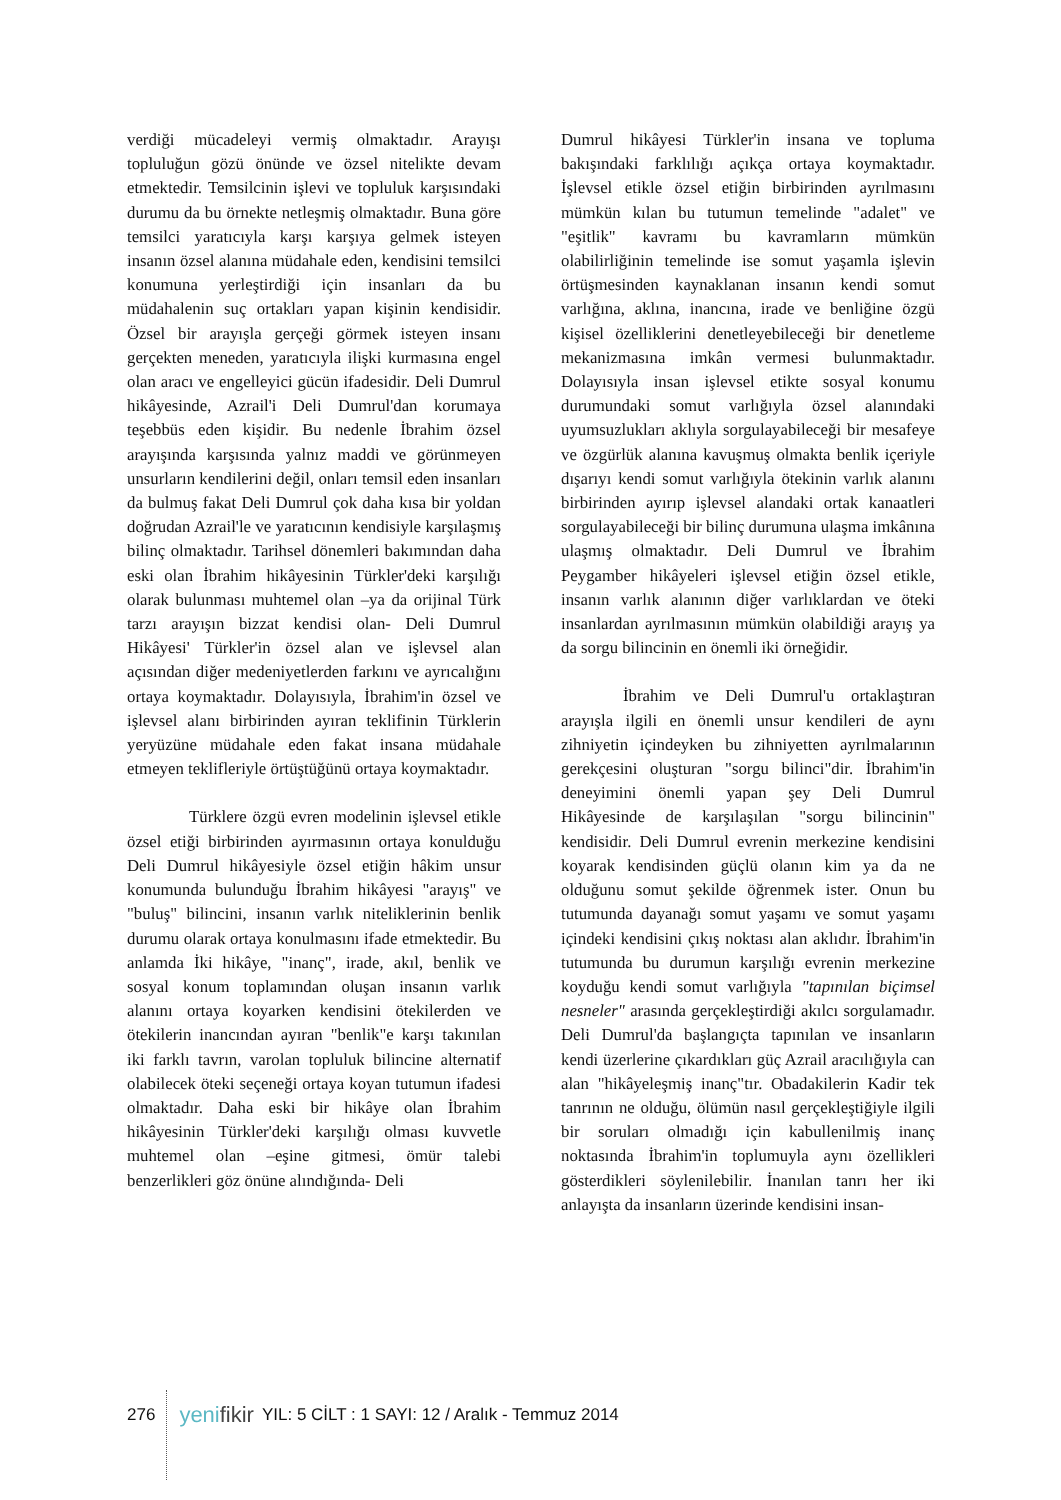verdiği mücadeleyi vermiş olmaktadır. Arayışı topluluğun gözü önünde ve özsel nitelikte devam etmektedir. Temsilcinin işlevi ve topluluk karşısındaki durumu da bu örnekte netleşmiş olmaktadır. Buna göre temsilci yaratıcıyla karşı karşıya gelmek isteyen insanın özsel alanına müdahale eden, kendisini temsilci konumuna yerleştirdiği için insanları da bu müdahalenin suç ortakları yapan kişinin kendisidir. Özsel bir arayışla gerçeği görmek isteyen insanı gerçekten meneden, yaratıcıyla ilişki kurmasına engel olan aracı ve engelleyici gücün ifadesidir. Deli Dumrul hikâyesinde, Azrail'i Deli Dumrul'dan korumaya teşebbüs eden kişidir. Bu nedenle İbrahim özsel arayışında karşısında yalnız maddi ve görünmeyen unsurların kendilerini değil, onları temsil eden insanları da bulmuş fakat Deli Dumrul çok daha kısa bir yoldan doğrudan Azrail'le ve yaratıcının kendisiyle karşılaşmış bilinç olmaktadır. Tarihsel dönemleri bakımından daha eski olan İbrahim hikâyesinin Türkler'deki karşılığı olarak bulunması muhtemel olan –ya da orijinal Türk tarzı arayışın bizzat kendisi olan- Deli Dumrul Hikâyesi' Türkler'in özsel alan ve işlevsel alan açısından diğer medeniyetlerden farkını ve ayrıcalığını ortaya koymaktadır. Dolayısıyla, İbrahim'in özsel ve işlevsel alanı birbirinden ayıran teklifinin Türklerin yeryüzüne müdahale eden fakat insana müdahale etmeyen teklifleriyle örtüştüğünü ortaya koymaktadır.
Türklere özgü evren modelinin işlevsel etikle özsel etiği birbirinden ayırmasının ortaya konulduğu Deli Dumrul hikâyesiyle özsel etiğin hâkim unsur konumunda bulunduğu İbrahim hikâyesi "arayış" ve "buluş" bilincini, insanın varlık niteliklerinin benlik durumu olarak ortaya konulmasını ifade etmektedir. Bu anlamda İki hikâye, "inanç", irade, akıl, benlik ve sosyal konum toplamından oluşan insanın varlık alanını ortaya koyarken kendisini ötekilerden ve ötekilerin inancından ayıran "benlik"e karşı takınılan iki farklı tavrın, varolan topluluk bilincine alternatif olabilecek öteki seçeneği ortaya koyan tutumun ifadesi olmaktadır. Daha eski bir hikâye olan İbrahim hikâyesinin Türkler'deki karşılığı olması kuvvetle muhtemel olan –eşine gitmesi, ömür talebi benzerlikleri göz önüne alındığında- Deli
Dumrul hikâyesi Türkler'in insana ve topluma bakışındaki farklılığı açıkça ortaya koymaktadır. İşlevsel etikle özsel etiğin birbirinden ayrılmasını mümkün kılan bu tutumun temelinde "adalet" ve "eşitlik" kavramı bu kavramların mümkün olabilirliğinin temelinde ise somut yaşamla işlevin örtüşmesinden kaynaklanan insanın kendi somut varlığına, aklına, inancına, irade ve benliğine özgü kişisel özelliklerini denetleyebileceği bir denetleme mekanizmasına imkân vermesi bulunmaktadır. Dolayısıyla insan işlevsel etikte sosyal konumu durumundaki somut varlığıyla özsel alanındaki uyumsuzlukları aklıyla sorgulayabileceği bir mesafeye ve özgürlük alanına kavuşmuş olmakta benlik içeriyle dışarıyı kendi somut varlığıyla ötekinin varlık alanını birbirinden ayırıp işlevsel alandaki ortak kanaatleri sorgulayabileceği bir bilinç durumuna ulaşma imkânına ulaşmış olmaktadır. Deli Dumrul ve İbrahim Peygamber hikâyeleri işlevsel etiğin özsel etikle, insanın varlık alanının diğer varlıklardan ve öteki insanlardan ayrılmasının mümkün olabildiği arayış ya da sorgu bilincinin en önemli iki örneğidir.
İbrahim ve Deli Dumrul'u ortaklaştıran arayışla ilgili en önemli unsur kendileri de aynı zihniyetin içindeyken bu zihniyetten ayrılmalarının gerekçesini oluşturan "sorgu bilinci"dir. İbrahim'in deneyimini önemli yapan şey Deli Dumrul Hikâyesinde de karşılaşılan "sorgu bilincinin" kendisidir. Deli Dumrul evrenin merkezine kendisini koyarak kendisinden güçlü olanın kim ya da ne olduğunu somut şekilde öğrenmek ister. Onun bu tutumunda dayanağı somut yaşamı ve somut yaşamı içindeki kendisini çıkış noktası alan aklıdır. İbrahim'in tutumunda bu durumun karşılığı evrenin merkezine koyduğu kendi somut varlığıyla "tapınılan biçimsel nesneler" arasında gerçekleştirdiği akılcı sorgulamadır. Deli Dumrul'da başlangıçta tapınılan ve insanların kendi üzerlerine çıkardıkları güç Azrail aracılığıyla can alan "hikâyeleşmiş inanç"tır. Obadakilerin Kadir tek tanrının ne olduğu, ölümün nasıl gerçekleştiğiyle ilgili bir soruları olmadığı için kabullenilmiş inanç noktasında İbrahim'in toplumuyla aynı özellikleri gösterdikleri söylenilebilir. İnanılan tanrı her iki anlayışta da insanların üzerinde kendisini insan-
276 yenifikir YIL: 5 CİLT : 1 SAYI: 12 / Aralık - Temmuz 2014